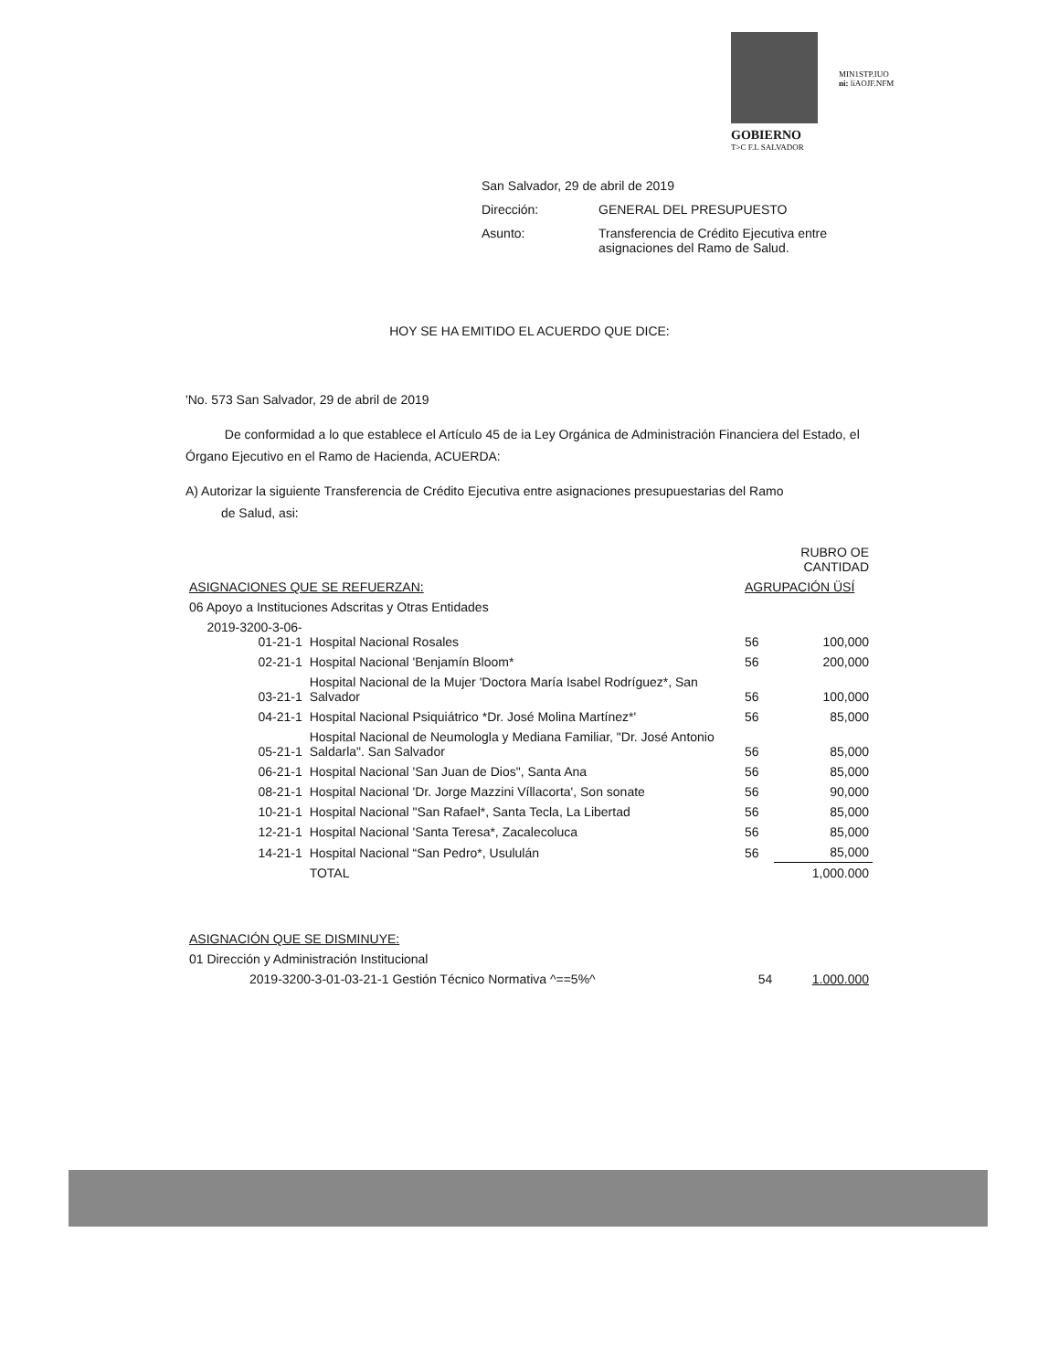MIN1STP.IUO
ni: líAOJF.NFM
GOBIERNO
T>C F.L SALVADOR
San Salvador, 29 de abril de 2019
Dirección: GENERAL DEL PRESUPUESTO
Asunto: Transferencia de Crédito Ejecutiva entre
asignaciones del Ramo de Salud.
HOY SE HA EMITIDO EL ACUERDO QUE DICE:
'No. 573 San Salvador, 29 de abril de 2019
De conformidad a lo que establece el Artículo 45 de ia Ley Orgánica de Administración Financiera del Estado, el Órgano Ejecutivo en el Ramo de Hacienda, ACUERDA:
A) Autorizar la siguiente Transferencia de Crédito Ejecutiva entre asignaciones presupuestarias del Ramo
de Salud, asi:
| | | RUBRO OE CANTIDAD | |
| ASIGNACIONES QUE SE REFUERZAN: | | AGRUPACIÓN ÜSÍ | |
| 06 Apoyo a Instituciones Adscritas y Otras Entidades | | | |
| 2019-3200-3-06-01-21-1 | Hospital Nacional Rosales | 56 | 100,000 |
| 02-21-1 | Hospital Nacional 'Benjamín Bloom* | 56 | 200,000 |
| 03-21-1 | Hospital Nacional de la Mujer 'Doctora María Isabel Rodríguez*, San Salvador | 56 | 100,000 |
| 04-21-1 | Hospital Nacional Psiquiátrico *Dr. José Molina Martínez*' | 56 | 85,000 |
| 05-21-1 | Hospital Nacional de Neumologla y Mediana Familiar, "Dr. José Antonio Saldarla". San Salvador | 56 | 85,000 |
| 06-21-1 | Hospital Nacional 'San Juan de Dios", Santa Ana | 56 | 85,000 |
| 08-21-1 | Hospital Nacional 'Dr. Jorge Mazzini Víllacorta', Son sonate | 56 | 90,000 |
| 10-21-1 | Hospital Nacional "San Rafael*, Santa Tecla, La Libertad | 56 | 85,000 |
| 12-21-1 | Hospital Nacional 'Santa Teresa*, Zacalecoluca | 56 | 85,000 |
| 14-21-1 | Hospital Nacional “San Pedro*, Usululán | 56 | 85,000 |
| | TOTAL | | 1,000.000 |
| ASIGNACIÓN QUE SE DISMINUYE: | | |
| 01 Dirección y Administración Institucional | | |
| 2019-3200-3-01-03-21-1 Gestión Técnico Normativa ^==5%^ | 54 | 1.000.000 |